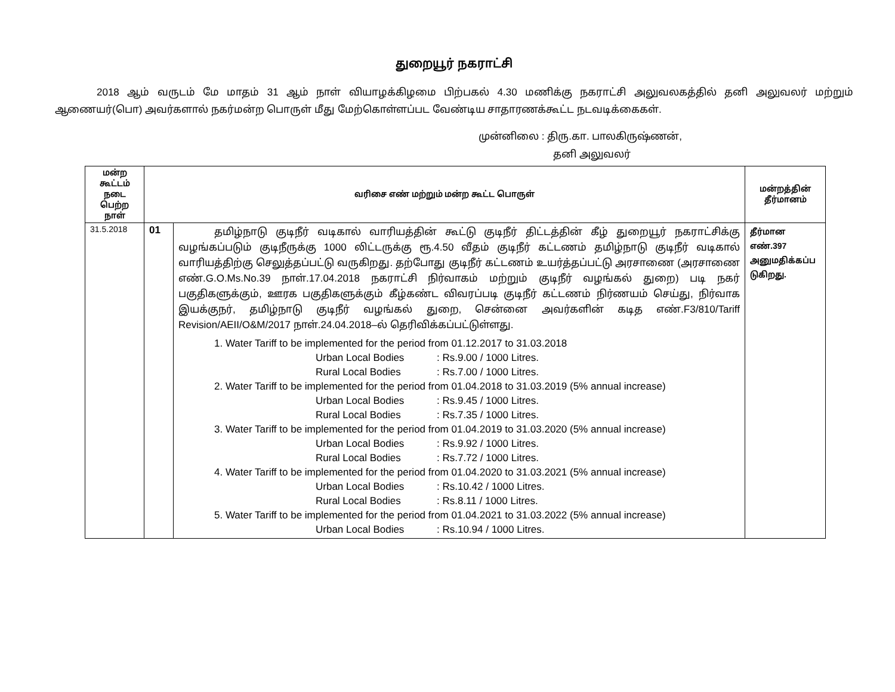துறையூர் நகராட்சி
2018 ஆம் வருடம் மே மாதம் 31 ஆம் நாள் வியாழக்கிழமை பிற்பகல் 4.30 மணிக்கு நகராட்சி அலுவலகத்தில் தனி அலுவலர் மற்றும் ஆணையர்(பொ) அவர்களால் நகர்மன்ற பொருள் மீது மேற்கொள்ளப்பட வேண்டிய சாதாரணக்கூட்ட நடவடிக்கைகள்.
முன்னிலை : திரு.கா. பாலகிருஷ்ணன்,
தனி அலுவலர்
| மன்ற கூட்டம் நடை பெற்ற நாள் | வரிசை எண் மற்றும் மன்ற கூட்ட பொருள் | | மன்றத்தின் தீர்மானம் |
| --- | --- | --- | --- |
| 31.5.2018 | 01 | தமிழ்நாடு குடிநீர் வடிகால் வாரியத்தின் கூட்டு குடிநீர் திட்டத்தின் கீழ் துறையூர் நகராட்சிக்கு வழங்கப்படும் குடிநீருக்கு 1000 லிட்டருக்கு ரூ.4.50 வீதம் குடிநீர் கட்டணம் தமிழ்நாடு குடிநீர் வடிகால் வாரியத்திற்கு செலுத்தப்பட்டு வருகிறது. தற்போது குடிநீர் கட்டணம் உயர்த்தப்பட்டு அரசாணை (அரசாணை எண்.G.O.Ms.No.39 நாள்.17.04.2018 நகராட்சி நிர்வாகம் மற்றும் குடிநீர் வழங்கல் துறை) படி நகர் பகுதிகளுக்கும், ஊரக பகுதிகளுக்கும் கீழ்கண்ட விவரப்படி குடிநீர் கட்டணம் நிர்ணயம் செய்து, நிர்வாக இயக்குநர், தமிழ்நாடு குடிநீர் வழங்கல் துறை, சென்னை அவர்களின் கடித எண்.F3/810/Tariff Revision/AEII/O&M/2017 நாள்.24.04.2018–ல் தெரிவிக்கப்பட்டுள்ளது. 1. Water Tariff to be implemented for the period from 01.12.2017 to 31.03.2018 Urban Local Bodies : Rs.9.00 / 1000 Litres. Rural Local Bodies : Rs.7.00 / 1000 Litres. 2. Water Tariff to be implemented for the period from 01.04.2018 to 31.03.2019 (5% annual increase) Urban Local Bodies : Rs.9.45 / 1000 Litres. Rural Local Bodies : Rs.7.35 / 1000 Litres. 3. Water Tariff to be implemented for the period from 01.04.2019 to 31.03.2020 (5% annual increase) Urban Local Bodies : Rs.9.92 / 1000 Litres. Rural Local Bodies : Rs.7.72 / 1000 Litres. 4. Water Tariff to be implemented for the period from 01.04.2020 to 31.03.2021 (5% annual increase) Urban Local Bodies : Rs.10.42 / 1000 Litres. Rural Local Bodies : Rs.8.11 / 1000 Litres. 5. Water Tariff to be implemented for the period from 01.04.2021 to 31.03.2022 (5% annual increase) Urban Local Bodies : Rs.10.94 / 1000 Litres. | தீர்மான எண்.397 அனுமதிக்கப்ப டுகிறது. |